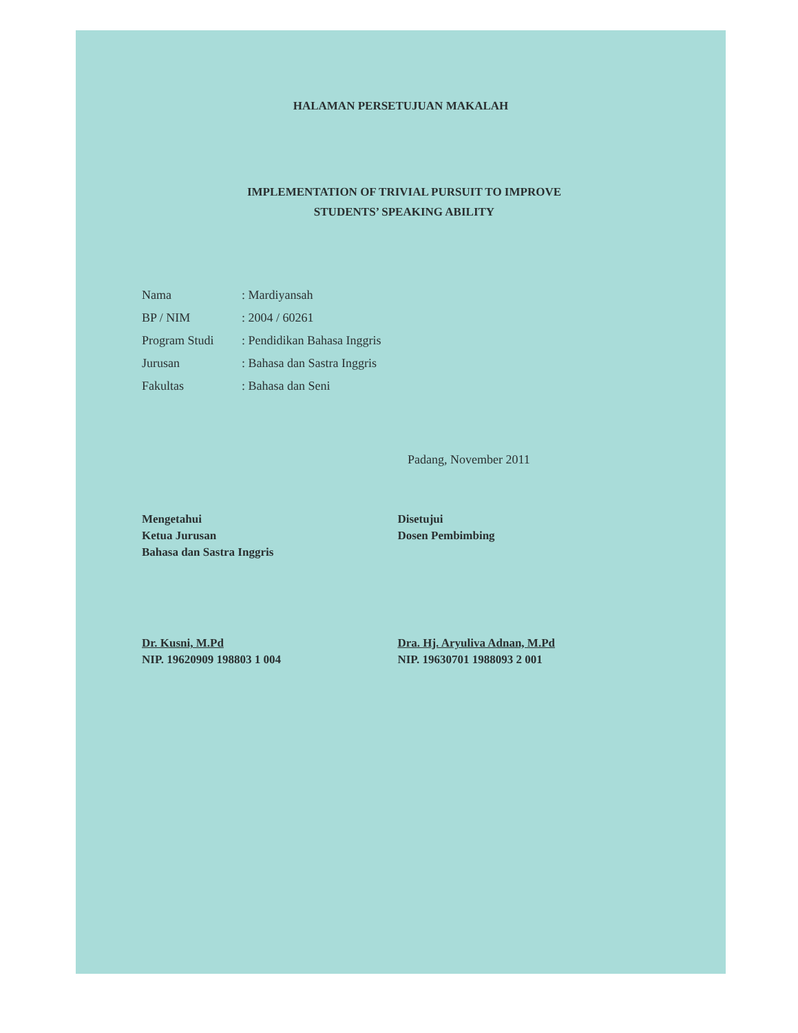HALAMAN PERSETUJUAN MAKALAH
IMPLEMENTATION OF TRIVIAL PURSUIT TO IMPROVE
STUDENTS’ SPEAKING ABILITY
| Nama | : Mardiyansah |
| BP / NIM | : 2004 / 60261 |
| Program Studi | : Pendidikan Bahasa Inggris |
| Jurusan | : Bahasa dan Sastra Inggris |
| Fakultas | : Bahasa dan Seni |
Padang, November 2011
Mengetahui
Ketua Jurusan
Bahasa dan Sastra Inggris
Dr. Kusni, M.Pd
NIP. 19620909 198803 1 004
Disetujui
Dosen Pembimbing
Dra. Hj. Aryuliva Adnan, M.Pd
NIP. 19630701 1988093 2 001